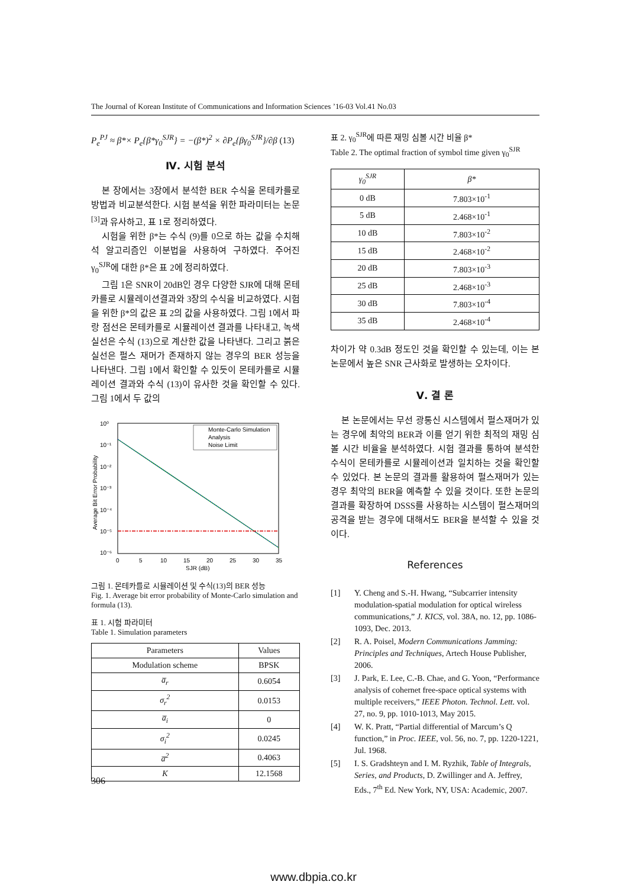The Journal of Korean Institute of Communications and Information Sciences ’16-03 Vol.41 No.03
P<sub>e</sub><sup>PJ</sup> ≈ β*× P<sub>e</sub>{β*γ<sub>0</sub><sup>SJR</sup>} = −(β*)<sup>2</sup> × ∂P<sub>e</sub>{βγ<sub>0</sub><sup>SJR</sup>}/∂β (13)
Ⅳ. 시험 분석
본 장에서는 3장에서 분석한 BER 수식을 몬테카를로 방법과 비교분석한다. 시험 분석을 위한 파라미터는 논문<sup>[3]</sup>과 유사하고, 표 1로 정리하였다.
시험을 위한 β*는 수식 (9)를 0으로 하는 값을 수치해석 알고리즘인 이분법을 사용하여 구하였다. 주어진 γ<sub>0</sub><sup>SJR</sup>에 대한 β*은 표 2에 정리하였다.
그림 1은 SNR이 20dB인 경우 다양한 SJR에 대해 몬테카를로 시뮬레이션결과와 3장의 수식을 비교하였다. 시험을 위한 β*의 값은 표 2의 값을 사용하였다. 그림 1에서 파랑 점선은 몬테카를로 시뮬레이션 결과를 나타내고, 녹색 실선은 수식 (13)으로 계산한 값을 나타낸다. 그리고 붉은 실선은 펄스 재머가 존재하지 않는 경우의 BER 성능을 나타낸다. 그림 1에서 확인할 수 있듯이 몬테카를로 시뮬레이션 결과와 수식 (13)이 유사한 것을 확인할 수 있다. 그림 1에서 두 값의
10⁰
10⁻¹
10⁻²
10⁻³
10⁻⁴
10⁻⁵
10⁻⁶
0
5
10
15
20
25
30
35
SJR (dB)
Average Bit Error Probability
Monte-Carlo Simulation
Analysis
Noise Limit
그림 1. 몬테카를로 시뮬레이션 및 수식(13)의 BER 성능
Fig. 1. Average bit error probability of Monte-Carlo simulation and formula (13).
표 1. 시험 파라미터
Table 1. Simulation parameters
| Parameters | Values |
| --- | --- |
| Modulation scheme | BPSK |
| a̅<sub>r</sub> | 0.6054 |
| σ<sub>r</sub><sup>2</sup> | 0.0153 |
| a̅<sub>i</sub> | 0 |
| σ<sub>i</sub><sup>2</sup> | 0.0245 |
| a̅<sup>2</sup> | 0.4063 |
| K | 12.1568 |
표 2. γ<sub>0</sub><sup>SJR</sup>에 따른 재밍 심볼 시간 비율 β*
Table 2. The optimal fraction of symbol time given γ<sub>0</sub><sup>SJR</sup>
| γ<sub>0</sub><sup>SJR</sup> | β* |
| --- | --- |
| 0 dB | 7.803×10<sup>-1</sup> |
| 5 dB | 2.468×10<sup>-1</sup> |
| 10 dB | 7.803×10<sup>-2</sup> |
| 15 dB | 2.468×10<sup>-2</sup> |
| 20 dB | 7.803×10<sup>-3</sup> |
| 25 dB | 2.468×10<sup>-3</sup> |
| 30 dB | 7.803×10<sup>-4</sup> |
| 35 dB | 2.468×10<sup>-4</sup> |
차이가 약 0.3dB 정도인 것을 확인할 수 있는데, 이는 본 논문에서 높은 SNR 근사화로 발생하는 오차이다.
Ⅴ. 결 론
본 논문에서는 무선 광통신 시스템에서 펄스재머가 있는 경우에 최악의 BER과 이를 얻기 위한 최적의 재밍 심볼 시간 비율을 분석하였다. 시험 결과를 통하여 분석한 수식이 몬테카를로 시뮬레이션과 일치하는 것을 확인할 수 있었다. 본 논문의 결과를 활용하여 펄스재머가 있는 경우 최악의 BER을 예측할 수 있을 것이다. 또한 논문의 결과를 확장하여 DSSS를 사용하는 시스템이 펄스재머의 공격을 받는 경우에 대해서도 BER을 분석할 수 있을 것이다.
References
[1] Y. Cheng and S.-H. Hwang, “Subcarrier intensity modulation-spatial modulation for optical wireless communications,” J. KICS, vol. 38A, no. 12, pp. 1086-1093, Dec. 2013.
[2] R. A. Poisel, Modern Communications Jamming: Principles and Techniques, Artech House Publisher, 2006.
[3] J. Park, E. Lee, C.-B. Chae, and G. Yoon, “Performance analysis of cohernet free-space optical systems with multiple receivers,” IEEE Photon. Technol. Lett. vol. 27, no. 9, pp. 1010-1013, May 2015.
[4] W. K. Pratt, “Partial differential of Marcum’s Q function,” in Proc. IEEE, vol. 56, no. 7, pp. 1220-1221, Jul. 1968.
[5] I. S. Gradshteyn and I. M. Ryzhik, Table of Integrals, Series, and Products, D. Zwillinger and A. Jeffrey, Eds., 7<sup>th</sup> Ed. New York, NY, USA: Academic, 2007.
306
www.dbpia.co.kr